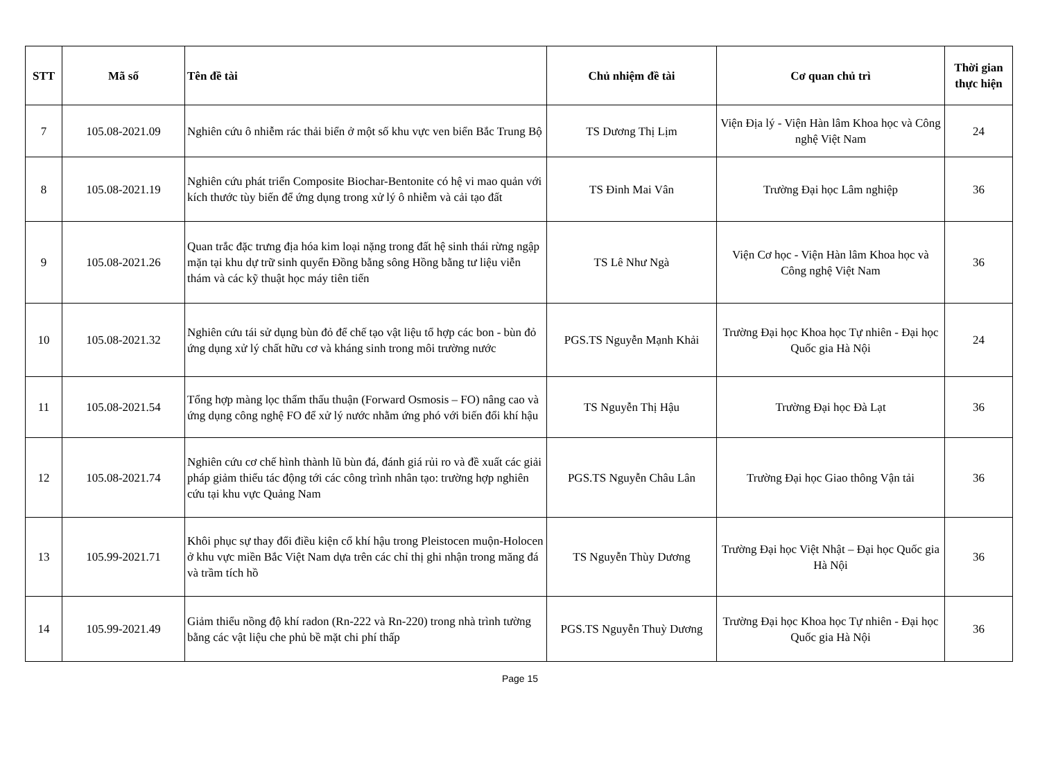| STT | Mã số | Tên đề tài | Chủ nhiệm đề tài | Cơ quan chủ trì | Thời gian thực hiện |
| --- | --- | --- | --- | --- | --- |
| 7 | 105.08-2021.09 | Nghiên cứu ô nhiễm rác thải biển ở một số khu vực ven biển Bắc Trung Bộ | TS Dương Thị Lịm | Viện Địa lý - Viện Hàn lâm Khoa học và Công nghệ Việt Nam | 24 |
| 8 | 105.08-2021.19 | Nghiên cứu phát triển Composite Biochar-Bentonite có hệ vi mao quản với kích thước tùy biến để ứng dụng trong xử lý ô nhiễm và cải tạo đất | TS Đinh Mai Vân | Trường Đại học Lâm nghiệp | 36 |
| 9 | 105.08-2021.26 | Quan trắc đặc trưng địa hóa kim loại nặng trong đất hệ sinh thái rừng ngập mặn tại khu dự trữ sinh quyển Đồng bằng sông Hồng bằng tư liệu viễn thám và các kỹ thuật học máy tiên tiến | TS Lê Như Ngà | Viện Cơ học - Viện Hàn lâm Khoa học và Công nghệ Việt Nam | 36 |
| 10 | 105.08-2021.32 | Nghiên cứu tái sử dụng bùn đỏ để chế tạo vật liệu tổ hợp các bon - bùn đỏ ứng dụng xử lý chất hữu cơ và kháng sinh trong môi trường nước | PGS.TS Nguyễn Mạnh Khải | Trường Đại học Khoa học Tự nhiên - Đại học Quốc gia Hà Nội | 24 |
| 11 | 105.08-2021.54 | Tổng hợp màng lọc thẩm thấu thuận (Forward Osmosis – FO) nâng cao và ứng dụng công nghệ FO để xử lý nước nhằm ứng phó với biến đổi khí hậu | TS Nguyễn Thị Hậu | Trường Đại học Đà Lạt | 36 |
| 12 | 105.08-2021.74 | Nghiên cứu cơ chế hình thành lũ bùn đá, đánh giá rủi ro và đề xuất các giải pháp giảm thiểu tác động tới các công trình nhân tạo: trường hợp nghiên cứu tại khu vực Quảng Nam | PGS.TS Nguyễn Châu Lân | Trường Đại học Giao thông Vận tải | 36 |
| 13 | 105.99-2021.71 | Khôi phục sự thay đổi điều kiện cổ khí hậu trong Pleistocen muộn-Holocen ở khu vực miền Bắc Việt Nam dựa trên các chỉ thị ghi nhận trong măng đá và trầm tích hồ | TS Nguyễn Thùy Dương | Trường Đại học Việt Nhật – Đại học Quốc gia Hà Nội | 36 |
| 14 | 105.99-2021.49 | Giảm thiểu nồng độ khí radon (Rn-222 và Rn-220) trong nhà trình tường bằng các vật liệu che phủ bề mặt chi phí thấp | PGS.TS Nguyễn Thuỳ Dương | Trường Đại học Khoa học Tự nhiên - Đại học Quốc gia Hà Nội | 36 |
Page 15